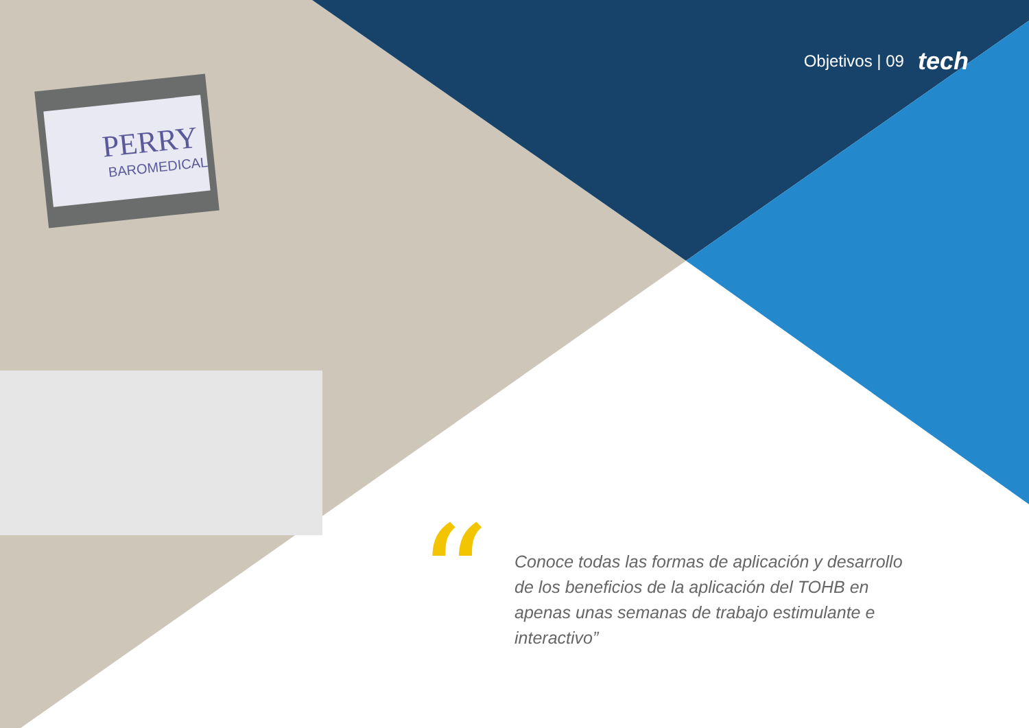PERRY
BAROMEDICAL
Objetivos | 09 tech
“
Conoce todas las formas de aplicación y desarrollo de los beneficios de la aplicación del TOHB en apenas unas semanas de trabajo estimulante e interactivo”